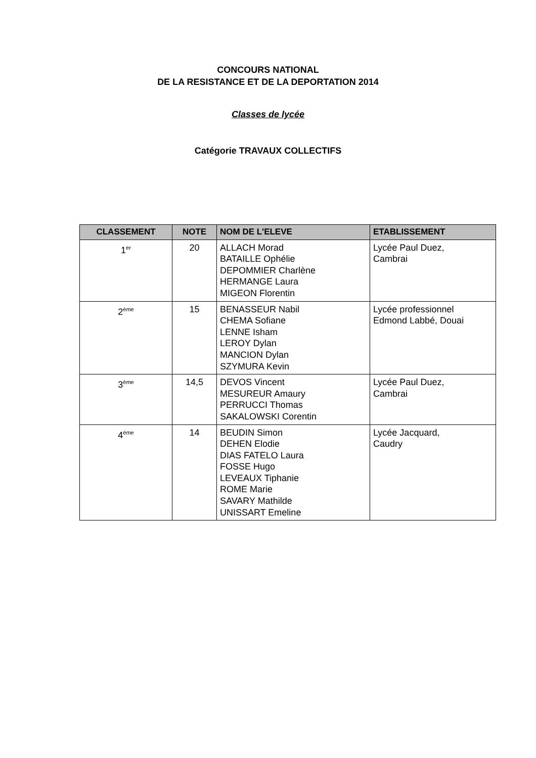CONCOURS NATIONAL
DE LA RESISTANCE ET DE LA DEPORTATION 2014
Classes de lycée
Catégorie TRAVAUX COLLECTIFS
| CLASSEMENT | NOTE | NOM DE L'ELEVE | ETABLISSEMENT |
| --- | --- | --- | --- |
| 1<sup>er</sup> | 20 | ALLACH Morad BATAILLE Ophélie DEPOMMIER Charlène HERMANGE Laura MIGEON Florentin | Lycée Paul Duez, Cambrai |
| 2<sup>ème</sup> | 15 | BENASSEUR Nabil CHEMA Sofiane LENNE Isham LEROY Dylan MANCION Dylan SZYMURA Kevin | Lycée professionnel Edmond Labbé, Douai |
| 3<sup>ème</sup> | 14,5 | DEVOS Vincent MESUREUR Amaury PERRUCCI Thomas SAKALOWSKI Corentin | Lycée Paul Duez, Cambrai |
| 4<sup>ème</sup> | 14 | BEUDIN Simon DEHEN Elodie DIAS FATELO Laura FOSSE Hugo LEVEAUX Tiphanie ROME Marie SAVARY Mathilde UNISSART Emeline | Lycée Jacquard, Caudry |